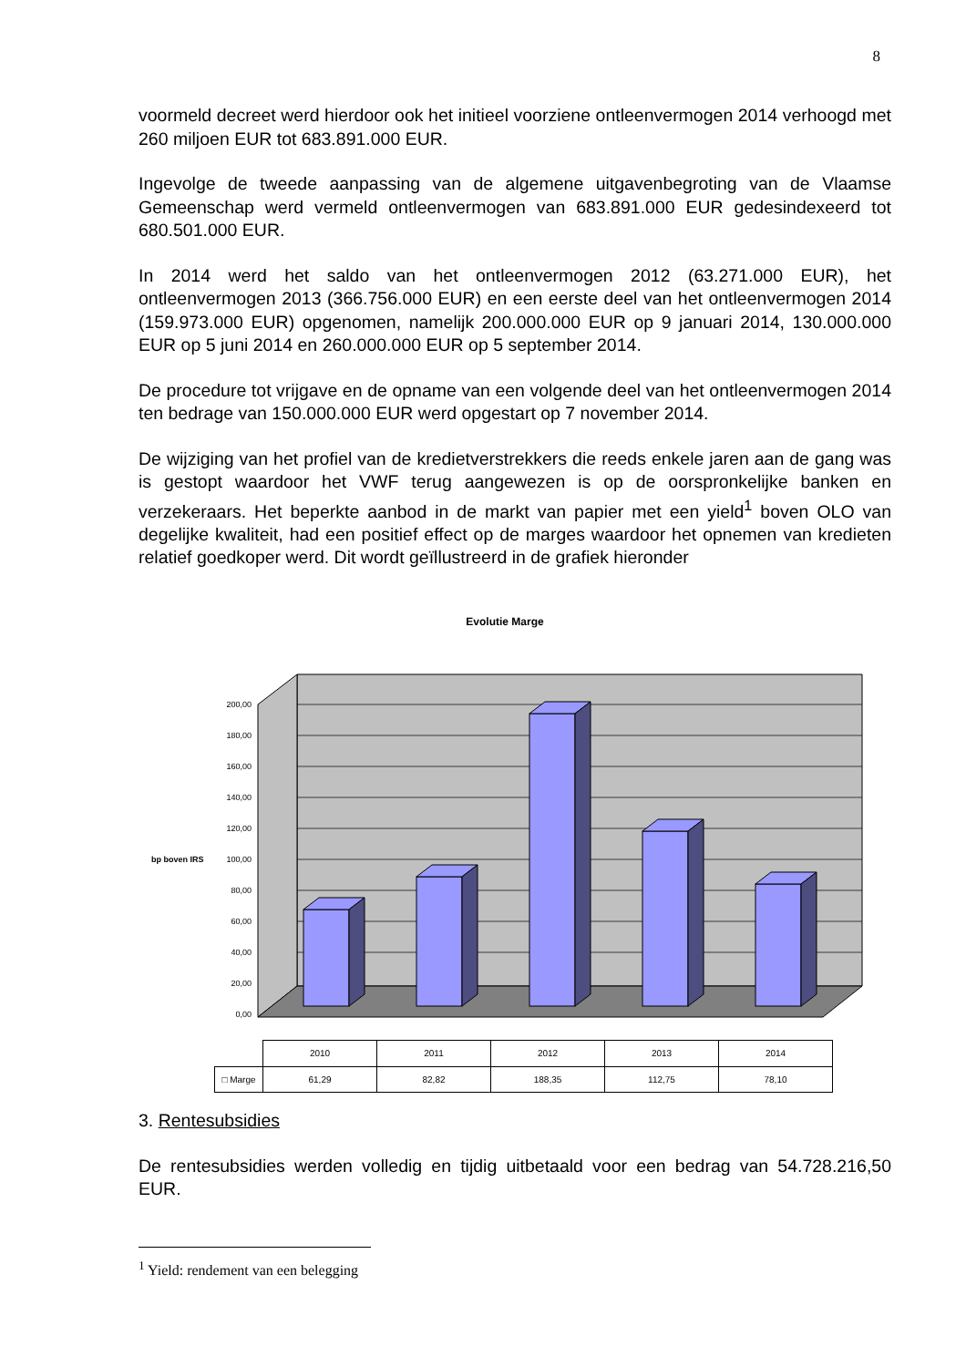8
voormeld decreet werd hierdoor ook het initieel voorziene ontleenvermogen 2014 verhoogd met 260 miljoen EUR tot 683.891.000 EUR.
Ingevolge de tweede aanpassing van de algemene uitgavenbegroting van de Vlaamse Gemeenschap werd vermeld ontleenvermogen van 683.891.000 EUR gedesindexeerd tot 680.501.000 EUR.
In 2014 werd het saldo van het ontleenvermogen 2012 (63.271.000 EUR), het ontleenvermogen 2013 (366.756.000 EUR) en een eerste deel van het ontleenvermogen 2014 (159.973.000 EUR) opgenomen, namelijk 200.000.000 EUR op 9 januari 2014, 130.000.000 EUR op 5 juni 2014 en 260.000.000 EUR op 5 september 2014.
De procedure tot vrijgave en de opname van een volgende deel van het ontleenvermogen 2014 ten bedrage van 150.000.000 EUR werd opgestart op 7 november 2014.
De wijziging van het profiel van de kredietverstrekkers die reeds enkele jaren aan de gang was is gestopt waardoor het VWF terug aangewezen is op de oorspronkelijke banken en verzekeraars. Het beperkte aanbod in de markt van papier met een yield<sup>1</sup> boven OLO van degelijke kwaliteit, had een positief effect op de marges waardoor het opnemen van kredieten relatief goedkoper werd. Dit wordt geïllustreerd in de grafiek hieronder
Evolutie Marge
200,00
180,00
160,00
140,00
120,00
100,00
80,00
60,00
40,00
20,00
0,00
bp boven IRS
| | 2010 | 2011 | 2012 | 2013 | 2014 |
| --- | --- | --- | --- | --- | --- |
| □ Marge | 61,29 | 82,82 | 188,35 | 112,75 | 78,10 |
3. Rentesubsidies
De rentesubsidies werden volledig en tijdig uitbetaald voor een bedrag van 54.728.216,50 EUR.
<sup>1</sup> Yield: rendement van een belegging